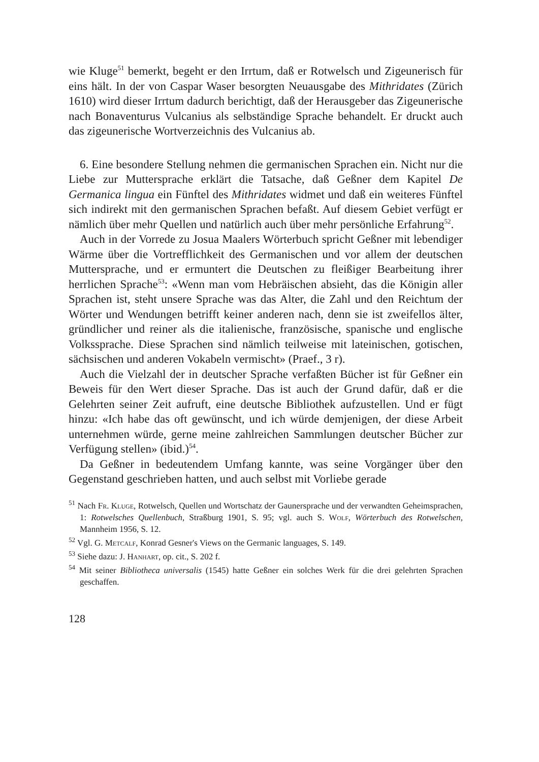wie Kluge<sup>51</sup> bemerkt, begeht er den Irrtum, daß er Rotwelsch und Zigeunerisch für eins hält. In der von Caspar Waser besorgten Neuausgabe des Mithridates (Zürich 1610) wird dieser Irrtum dadurch berichtigt, daß der Herausgeber das Zigeunerische nach Bonaventurus Vulcanius als selbständige Sprache behandelt. Er druckt auch das zigeunerische Wortverzeichnis des Vulcanius ab.
6. Eine besondere Stellung nehmen die germanischen Sprachen ein. Nicht nur die Liebe zur Muttersprache erklärt die Tatsache, daß Geßner dem Kapitel De Germanica lingua ein Fünftel des Mithridates widmet und daß ein weiteres Fünftel sich indirekt mit den germanischen Sprachen befaßt. Auf diesem Gebiet verfügt er nämlich über mehr Quellen und natürlich auch über mehr persönliche Erfahrung<sup>52</sup>.
Auch in der Vorrede zu Josua Maalers Wörterbuch spricht Geßner mit lebendiger Wärme über die Vortrefflichkeit des Germanischen und vor allem der deutschen Muttersprache, und er ermuntert die Deutschen zu fleißiger Bearbeitung ihrer herrlichen Sprache<sup>53</sup>: «Wenn man vom Hebräischen absieht, das die Königin aller Sprachen ist, steht unsere Sprache was das Alter, die Zahl und den Reichtum der Wörter und Wendungen betrifft keiner anderen nach, denn sie ist zweifellos älter, gründlicher und reiner als die italienische, französische, spanische und englische Volkssprache. Diese Sprachen sind nämlich teilweise mit lateinischen, gotischen, sächsischen und anderen Vokabeln vermischt» (Praef., 3 r).
Auch die Vielzahl der in deutscher Sprache verfaßten Bücher ist für Geßner ein Beweis für den Wert dieser Sprache. Das ist auch der Grund dafür, daß er die Gelehrten seiner Zeit aufruft, eine deutsche Bibliothek aufzustellen. Und er fügt hinzu: «Ich habe das oft gewünscht, und ich würde demjenigen, der diese Arbeit unternehmen würde, gerne meine zahlreichen Sammlungen deutscher Bücher zur Verfügung stellen» (ibid.)<sup>54</sup>.
Da Geßner in bedeutendem Umfang kannte, was seine Vorgänger über den Gegenstand geschrieben hatten, und auch selbst mit Vorliebe gerade
<sup>51</sup> Nach Fr. Kluge, Rotwelsch, Quellen und Wortschatz der Gaunersprache und der verwandten Geheimsprachen, 1: Rotwelsches Quellenbuch, Straßburg 1901, S. 95; vgl. auch S. Wolf, Wörterbuch des Rotwelschen, Mannheim 1956, S. 12.
<sup>52</sup> Vgl. G. Metcalf, Konrad Gesner's Views on the Germanic languages, S. 149.
<sup>53</sup> Siehe dazu: J. Hanhart, op. cit., S. 202 f.
<sup>54</sup> Mit seiner Bibliotheca universalis (1545) hatte Geßner ein solches Werk für die drei gelehrten Sprachen geschaffen.
128